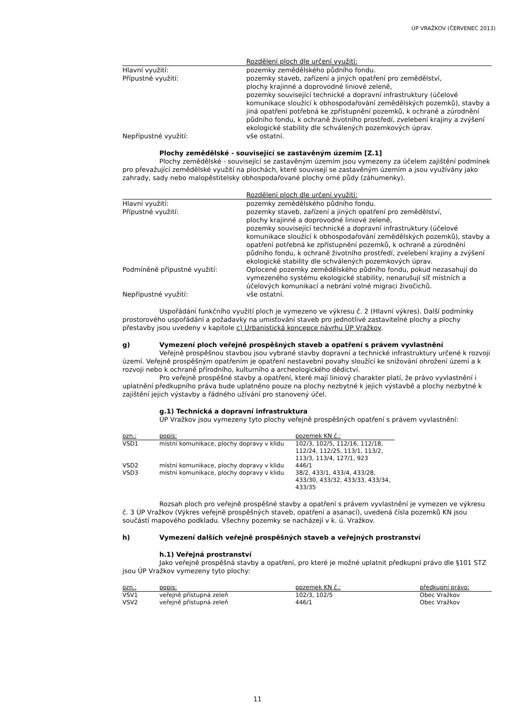ÚP VRAŽKOV (ČERVENEC 2013)
| | Rozdělení ploch dle určení využití: |
| --- | --- |
| Hlavní využití: | pozemky zemědělského půdního fondu. |
| Přípustné využití: | pozemky staveb, zařízení a jiných opatření pro zemědělství, plochy krajinné a doprovodné liniové zeleně, pozemky související technické a dopravní infrastruktury (účelové komunikace sloužící k obhospodařování zemědělských pozemků), stavby a jiná opatření potřebná ke zpřístupnění pozemků, k ochraně a zúrodnění půdního fondu, k ochraně životního prostředí, zvelebení krajiny a zvýšení ekologické stability dle schválených pozemkových úprav. |
| Nepřípustné využití: | vše ostatní. |
Plochy zemědělské - související se zastavěným územím [Z.1]
Plochy zemědělské - související se zastavěným územím jsou vymezeny za účelem zajištění podmínek pro převažující zemědělské využití na plochách, které souvisejí se zastavěným územím a jsou využívány jako zahrady, sady nebo malopěstitelsky obhospodařované plochy orné půdy (záhumenky).
| | Rozdělení ploch dle určení využití: |
| --- | --- |
| Hlavní využití: | pozemky zemědělského půdního fondu. |
| Přípustné využití: | pozemky staveb, zařízení a jiných opatření pro zemědělství, plochy krajinné a doprovodné liniové zeleně, pozemky související technické a dopravní infrastruktury (účelové komunikace sloužící k obhospodařování zemědělských pozemků), stavby a opatření potřebná ke zpřístupnění pozemků, k ochraně a zúrodnění půdního fondu, k ochraně životního prostředí, zvelebení krajiny a zvýšení ekologické stability dle schválených pozemkových úprav. |
| Podmíněně přípustné využití: | Oplocené pozemky zemědělského půdního fondu, pokud nezasahují do vymezeného systému ekologické stability, nenarušují síť místních a účelových komunikací a nebrání volné migraci živočichů. |
| Nepřípustné využití: | vše ostatní. |
Uspořádání funkčního využití ploch je vymezeno ve výkresu č. 2 (Hlavní výkres). Další podmínky prostorového uspořádání a požadavky na umisťování staveb pro jednotlivé zastavitelné plochy a plochy přestavby jsou uvedeny v kapitole c) Urbanistická koncepce návrhu ÚP Vražkov.
g) Vymezení ploch veřejně prospěšných staveb a opatření s právem vyvlastnění
Veřejně prospěšnou stavbou jsou vybrané stavby dopravní a technické infrastruktury určené k rozvoji území. Veřejně prospěšným opatřením je opatření nestavební povahy sloužící ke snižování ohrožení území a k rozvoji nebo k ochraně přírodního, kulturního a archeologického dědictví.
Pro veřejně prospěšné stavby a opatření, které mají liniový charakter platí, že právo vyvlastnění i uplatnění předkupního práva bude uplatněno pouze na plochy nezbytné k jejich výstavbě a plochy nezbytné k zajištění jejich výstavby a řádného užívání pro stanovený účel.
g.1) Technická a dopravní infrastruktura
ÚP Vražkov jsou vymezeny tyto plochy veřejně prospěšných opatření s právem vyvlastnění:
| ozn.: | popis: | pozemek KN č.: |
| --- | --- | --- |
| VSD1 | místní komunikace, plochy dopravy v klidu | 102/3, 102/5, 112/16, 112/18, 112/24, 112/25, 113/1, 113/2, 113/3, 113/4, 127/1, 923 |
| VSD2 | místní komunikace, plochy dopravy v klidu | 446/1 |
| VSD3 | místní komunikace, plochy dopravy v klidu | 38/2, 433/1, 433/4, 433/28, 433/30, 433/32, 433/33, 433/34, 433/35 |
Rozsah ploch pro veřejně prospěšné stavby a opatření s právem vyvlastnění je vymezen ve výkresu č. 3 ÚP Vražkov (Výkres veřejně prospěšných staveb, opatření a asanací), uvedená čísla pozemků KN jsou součástí mapového podkladu. Všechny pozemky se nacházejí v k. ú. Vražkov.
h) Vymezení dalších veřejně prospěšných staveb a veřejných prostranství
h.1) Veřejná prostranství
Jako veřejně prospěšná stavby a opatření, pro které je možné uplatnit předkupní právo dle §101 STZ jsou ÚP Vražkov vymezeny tyto plochy:
| ozn.: | popis: | pozemek KN č.: | předkupní právo: |
| --- | --- | --- | --- |
| VSV1 | veřejně přístupná zeleň | 102/3, 102/5 | Obec Vražkov |
| VSV2 | veřejně přístupná zeleň | 446/1 | Obec Vražkov |
11